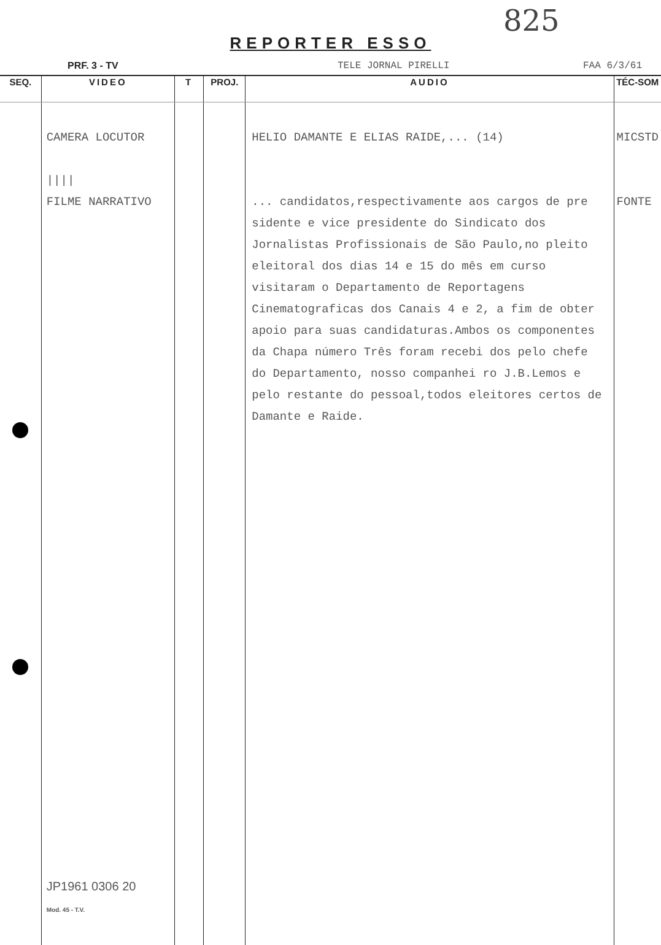825
REPORTER ESSO
PRF. 3 - TV TELE JORNAL PIRELLI FAA 6/3/61
| SEQ. | VIDEO | T | PROJ. | AUDIO | TÉC-SOM |
| --- | --- | --- | --- | --- | --- |
| | CAMERA LOCUTOR //// FILME NARRATIVO JP1961 0306 20 Mod. 45 - T.V. | | | HELIO DAMANTE E ELIAS RAIDE,... (14) ... candidatos,respectivamente aos cargos de pre sidente e vice presidente do Sindicato dos Jornalistas Profissionais de São Paulo,no pleito eleitoral dos dias 14 e 15 do mês em curso visitaram o Departamento de Reportagens Cinematograficas dos Canais 4 e 2, a fim de obter apoio para suas candidaturas.Ambos os componentes da Chapa número Três foram recebi dos pelo chefe do Departamento, nosso companhei ro J.B.Lemos e pelo restante do pessoal,todos eleitores certos de Damante e Raide. | MICSTD FONTE |